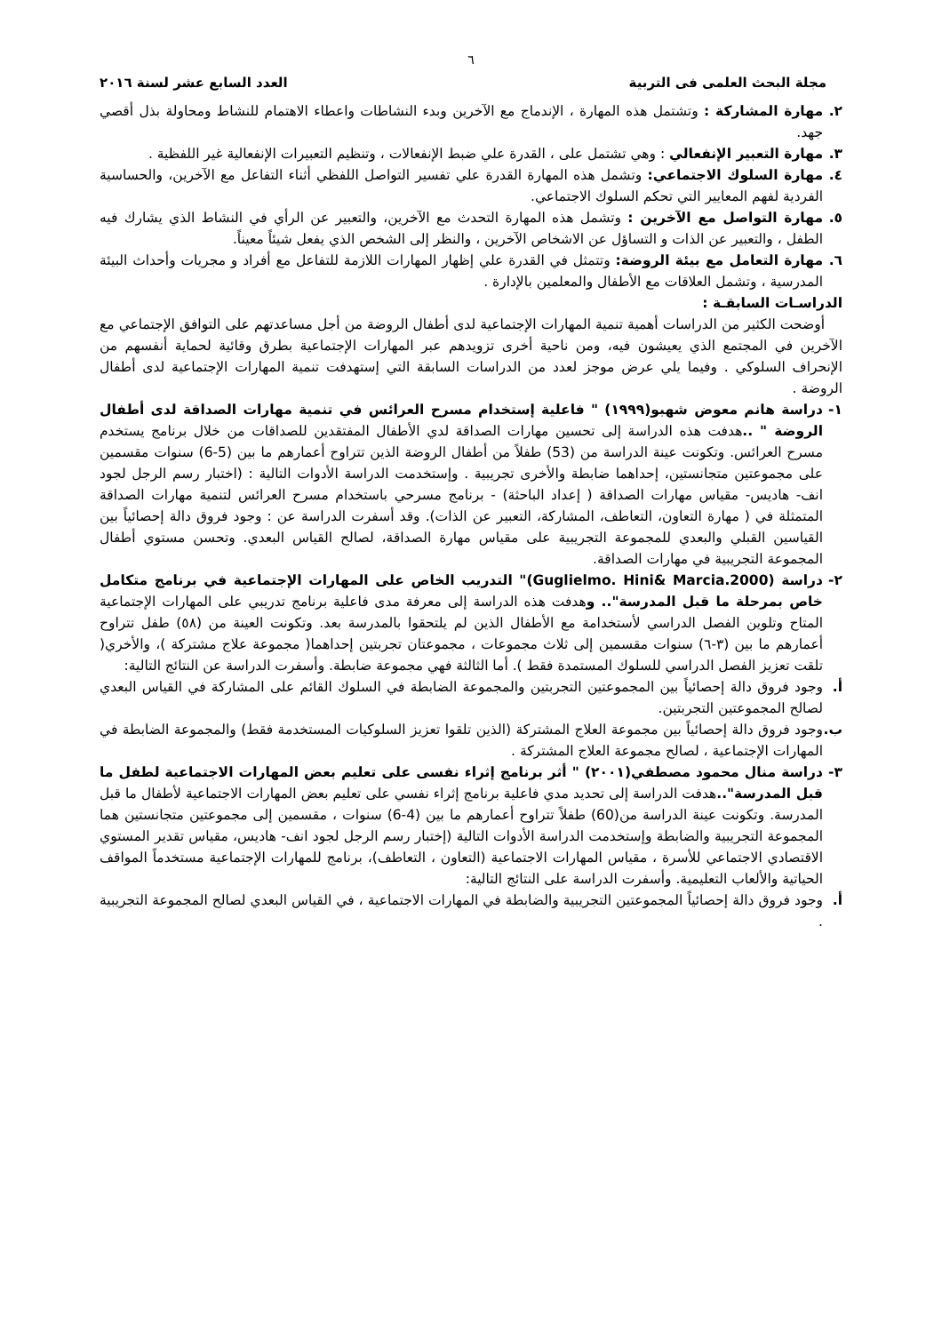٦
مجلة البحث العلمى فى التربية العدد السابع عشر لسنة ٢٠١٦
٢. مهارة المشاركة : وتشتمل هذه المهارة ، الإندماج مع الآخرين وبدء النشاطات واعطاء الاهتمام للنشاط ومحاولة بذل أقصي جهد.
٣. مهارة التعبير الإنفعالي : وهي تشتمل على ، القدرة علي ضبط الإنفعالات ، وتنظيم التعبيرات الإنفعالية غير اللفظية .
٤. مهارة السلوك الاجتماعي: وتشمل هذه المهارة القدرة علي تفسير التواصل اللفظي أثناء التفاعل مع الآخرين، والحساسية الفردية لفهم المعايير التي تحكم السلوك الاجتماعي.
٥. مهارة التواصل مع الآخرين : وتشمل هذه المهارة التحدث مع الآخرين، والتعبير عن الرأي في النشاط الذي يشارك فيه الطفل ، والتعبير عن الذات و التساؤل عن الاشخاص الآخرين ، والنظر إلى الشخص الذي يفعل شيئاً معيناً.
٦. مهارة التعامل مع بيئة الروضة: وتتمثل في القدرة علي إظهار المهارات اللازمة للتفاعل مع أفراد و مجريات وأحداث البيئة المدرسية ، وتشمل العلاقات مع الأطفال والمعلمين بالإدارة .
الدراسـات السابقـة :
أوضحت الكثير من الدراسات أهمية تنمية المهارات الإجتماعية لدى أطفال الروضة من أجل مساعدتهم على التوافق الإجتماعي مع الآخرين في المجتمع الذي يعيشون فيه، ومن ناحية أخرى تزويدهم عبر المهارات الإجتماعية بطرق وقائية لحماية أنفسهم من الإنحراف السلوكي . وفيما يلي عرض موجز لعدد من الدراسات السابقة التي إستهدفت تنمية المهارات الإجتماعية لدى أطفال الروضة .
١- دراسة هانم معوض شهبو(١٩٩٩) " فاعلية إستخدام مسرح العرائس في تنمية مهارات الصداقة لدى أطفال الروضة " .. هدفت هذه الدراسة إلى تحسين مهارات الصداقة لدي الأطفال المفتقدين للصداقات من خلال برنامج يستخدم مسرح العرائس. وتكونت عينة الدراسة من (53) طفلاً من أطفال الروضة الذين تتراوح أعمارهم ما بين (5-6) سنوات مقسمين على مجموعتين متجانستين، إحداهما ضابطة والأخرى تجريبية . وإستخدمت الدراسة الأدوات التالية : (اختبار رسم الرجل لجود انف- هاديس- مقياس مهارات الصداقة ( إعداد الباحثة) - برنامج مسرحي باستخدام مسرح العرائس لتنمية مهارات الصداقة المتمثلة في ( مهارة التعاون، التعاطف، المشاركة، التعبير عن الذات). وقد أسفرت الدراسة عن : وجود فروق دالة إحصائياً بين القياسين القبلي والبعدي للمجموعة التجريبية على مقياس مهارة الصداقة، لصالح القياس البعدي. وتحسن مستوي أطفال المجموعة التجريبية في مهارات الصداقة.
٢- دراسة (Guglielmo. Hini& Marcia.2000)" التدريب الخاص على المهارات الإجتماعية في برنامج متكامل خاص بمرحلة ما قبل المدرسة".. وهدفت هذه الدراسة إلى معرفة مدى فاعلية برنامج تدريبي على المهارات الإجتماعية المتاح وتلوين الفصل الدراسي لأستخدامة مع الأطفال الذين لم يلتحقوا بالمدرسة بعد. وتكونت العينة من (٥٨) طفل تتراوح أعمارهم ما بين (٣-٦) سنوات مقسمين إلى ثلاث مجموعات ، مجموعتان تجربتين إحداهما( مجموعة علاج مشتركة )، والأخري( تلقت تعزيز الفصل الدراسي للسلوك المستمدة فقط ). أما الثالثة فهي مجموعة ضابطة. وأسفرت الدراسة عن النتائج التالية:
أ. وجود فروق دالة إحصائياً بين المجموعتين التجربتين والمجموعة الضابطة في السلوك القائم على المشاركة في القياس البعدي لصالح المجموعتين التجربتين.
ب. وجود فروق دالة إحصائياً بين مجموعة العلاج المشتركة (الذين تلقوا تعزيز السلوكيات المستخدمة فقط) والمجموعة الضابطة في المهارات الإجتماعية ، لصالح مجموعة العلاج المشتركة .
٣- دراسة منال محمود مصطفي(٢٠٠١) " أثر برنامج إثراء نفسى على تعليم بعض المهارات الاجتماعية لطفل ما قبل المدرسة".. هدفت الدراسة إلى تحديد مدي فاعلية برنامج إثراء نفسي على تعليم بعض المهارات الاجتماعية لأطفال ما قبل المدرسة. وتكونت عينة الدراسة من(60) طفلاً تتراوح أعمارهم ما بين (4-6) سنوات ، مقسمين إلى مجموعتين متجانستين هما المجموعة التجريبية والضابطة وإستخدمت الدراسة الأدوات التالية (إختبار رسم الرجل لجود انف- هاديس، مقياس تقدير المستوي الاقتصادي الاجتماعي للأسرة ، مقياس المهارات الاجتماعية (التعاون ، التعاطف)، برنامج للمهارات الإجتماعية مستخدماً المواقف الحياتية والألعاب التعليمية. وأسفرت الدراسة على النتائج التالية:
أ. وجود فروق دالة إحصائياً المجموعتين التجريبية والضابطة في المهارات الاجتماعية ، في القياس البعدي لصالح المجموعة التجريبية .